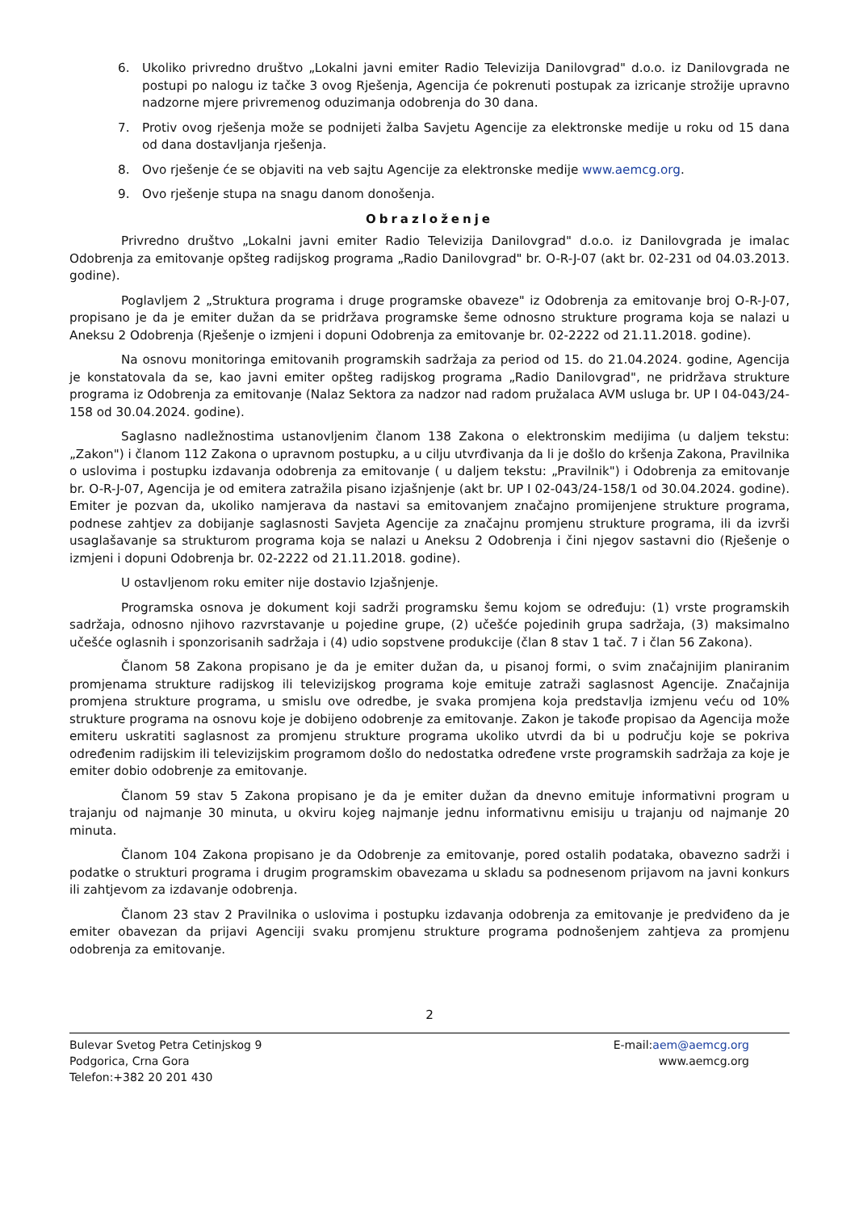6. Ukoliko privredno društvo „Lokalni javni emiter Radio Televizija Danilovgrad" d.o.o. iz Danilovgrada ne postupi po nalogu iz tačke 3 ovog Rješenja, Agencija će pokrenuti postupak za izricanje strožije upravno nadzorne mjere privremenog oduzimanja odobrenja do 30 dana.
7. Protiv ovog rješenja može se podnijeti žalba Savjetu Agencije za elektronske medije u roku od 15 dana od dana dostavljanja rješenja.
8. Ovo rješenje će se objaviti na veb sajtu Agencije za elektronske medije www.aemcg.org.
9. Ovo rješenje stupa na snagu danom donošenja.
Obrazloženje
Privredno društvo „Lokalni javni emiter Radio Televizija Danilovgrad" d.o.o. iz Danilovgrada je imalac Odobrenja za emitovanje opšteg radijskog programa „Radio Danilovgrad" br. O-R-J-07 (akt br. 02-231 od 04.03.2013. godine).
Poglavljem 2 „Struktura programa i druge programske obaveze" iz Odobrenja za emitovanje broj O-R-J-07, propisano je da je emiter dužan da se pridržava programske šeme odnosno strukture programa koja se nalazi u Aneksu 2 Odobrenja (Rješenje o izmjeni i dopuni Odobrenja za emitovanje br. 02-2222 od 21.11.2018. godine).
Na osnovu monitoringa emitovanih programskih sadržaja za period od 15. do 21.04.2024. godine, Agencija je konstatovala da se, kao javni emiter opšteg radijskog programa „Radio Danilovgrad", ne pridržava strukture programa iz Odobrenja za emitovanje (Nalaz Sektora za nadzor nad radom pružalaca AVM usluga br. UP I 04-043/24-158 od 30.04.2024. godine).
Saglasno nadležnostima ustanovljenim članom 138 Zakona o elektronskim medijima (u daljem tekstu: „Zakon") i članom 112 Zakona o upravnom postupku, a u cilju utvrđivanja da li je došlo do kršenja Zakona, Pravilnika o uslovima i postupku izdavanja odobrenja za emitovanje ( u daljem tekstu: „Pravilnik") i Odobrenja za emitovanje br. O-R-J-07, Agencija je od emitera zatražila pisano izjašnjenje (akt br. UP I 02-043/24-158/1 od 30.04.2024. godine). Emiter je pozvan da, ukoliko namjerava da nastavi sa emitovanjem značajno promijenjene strukture programa, podnese zahtjev za dobijanje saglasnosti Savjeta Agencije za značajnu promjenu strukture programa, ili da izvrši usaglašavanje sa strukturom programa koja se nalazi u Aneksu 2 Odobrenja i čini njegov sastavni dio (Rješenje o izmjeni i dopuni Odobrenja br. 02-2222 od 21.11.2018. godine).
U ostavljenom roku emiter nije dostavio Izjašnjenje.
Programska osnova je dokument koji sadrži programsku šemu kojom se određuju: (1) vrste programskih sadržaja, odnosno njihovo razvrstavanje u pojedine grupe, (2) učešće pojedinih grupa sadržaja, (3) maksimalno učešće oglasnih i sponzorisanih sadržaja i (4) udio sopstvene produkcije (član 8 stav 1 tač. 7 i član 56 Zakona).
Članom 58 Zakona propisano je da je emiter dužan da, u pisanoj formi, o svim značajnijim planiranim promjenama strukture radijskog ili televizijskog programa koje emituje zatraži saglasnost Agencije. Značajnija promjena strukture programa, u smislu ove odredbe, je svaka promjena koja predstavlja izmjenu veću od 10% strukture programa na osnovu koje je dobijeno odobrenje za emitovanje. Zakon je takođe propisao da Agencija može emiteru uskratiti saglasnost za promjenu strukture programa ukoliko utvrdi da bi u području koje se pokriva određenim radijskim ili televizijskim programom došlo do nedostatka određene vrste programskih sadržaja za koje je emiter dobio odobrenje za emitovanje.
Članom 59 stav 5 Zakona propisano je da je emiter dužan da dnevno emituje informativni program u trajanju od najmanje 30 minuta, u okviru kojeg najmanje jednu informativnu emisiju u trajanju od najmanje 20 minuta.
Članom 104 Zakona propisano je da Odobrenje za emitovanje, pored ostalih podataka, obavezno sadrži i podatke o strukturi programa i drugim programskim obavezama u skladu sa podnesenom prijavom na javni konkurs ili zahtjevom za izdavanje odobrenja.
Članom 23 stav 2 Pravilnika o uslovima i postupku izdavanja odobrenja za emitovanje je predviđeno da je emiter obavezan da prijavi Agenciji svaku promjenu strukture programa podnošenjem zahtjeva za promjenu odobrenja za emitovanje.
2
Bulevar Svetog Petra Cetinjskog 9
Podgorica, Crna Gora
Telefon:+382 20 201 430
E-mail:aem@aemcg.org
www.aemcg.org